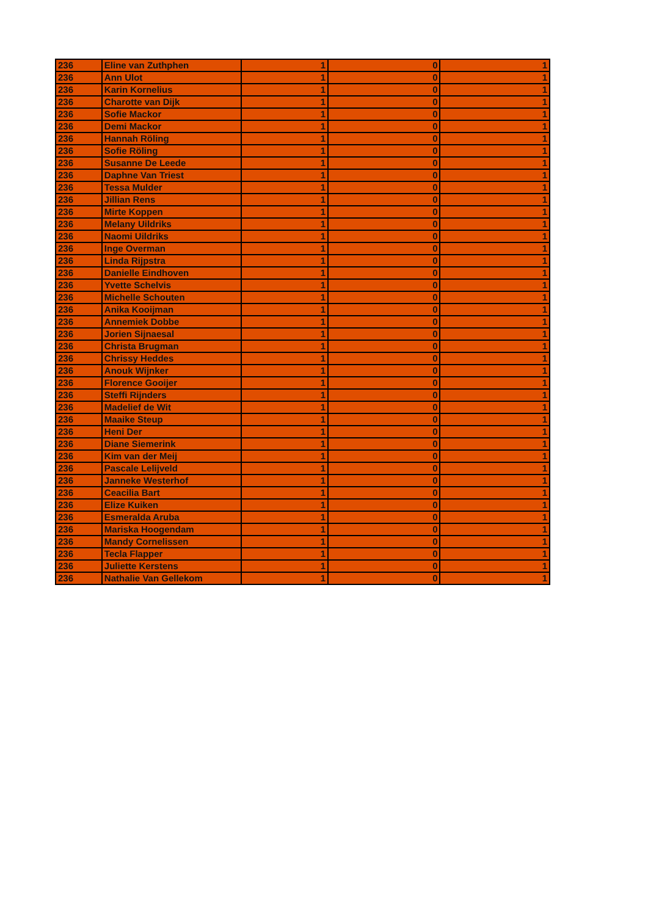| 236 | Eline van Zuthphen | 1 | 0 | 1 |
| 236 | Ann Ulot | 1 | 0 | 1 |
| 236 | Karin Kornelius | 1 | 0 | 1 |
| 236 | Charotte van Dijk | 1 | 0 | 1 |
| 236 | Sofie Mackor | 1 | 0 | 1 |
| 236 | Demi Mackor | 1 | 0 | 1 |
| 236 | Hannah Röling | 1 | 0 | 1 |
| 236 | Sofie Röling | 1 | 0 | 1 |
| 236 | Susanne De Leede | 1 | 0 | 1 |
| 236 | Daphne Van Triest | 1 | 0 | 1 |
| 236 | Tessa Mulder | 1 | 0 | 1 |
| 236 | Jillian Rens | 1 | 0 | 1 |
| 236 | Mirte Koppen | 1 | 0 | 1 |
| 236 | Melany Uildriks | 1 | 0 | 1 |
| 236 | Naomi Uildriks | 1 | 0 | 1 |
| 236 | Inge Overman | 1 | 0 | 1 |
| 236 | Linda Rijpstra | 1 | 0 | 1 |
| 236 | Danielle Eindhoven | 1 | 0 | 1 |
| 236 | Yvette Schelvis | 1 | 0 | 1 |
| 236 | Michelle Schouten | 1 | 0 | 1 |
| 236 | Anika Kooijman | 1 | 0 | 1 |
| 236 | Annemiek Dobbe | 1 | 0 | 1 |
| 236 | Jorien Sijnaesal | 1 | 0 | 1 |
| 236 | Christa Brugman | 1 | 0 | 1 |
| 236 | Chrissy Heddes | 1 | 0 | 1 |
| 236 | Anouk Wijnker | 1 | 0 | 1 |
| 236 | Florence Gooijer | 1 | 0 | 1 |
| 236 | Steffi Rijnders | 1 | 0 | 1 |
| 236 | Madelief de Wit | 1 | 0 | 1 |
| 236 | Maaike Steup | 1 | 0 | 1 |
| 236 | Heni Der | 1 | 0 | 1 |
| 236 | Diane Siemerink | 1 | 0 | 1 |
| 236 | Kim van der Meij | 1 | 0 | 1 |
| 236 | Pascale Lelijveld | 1 | 0 | 1 |
| 236 | Janneke Westerhof | 1 | 0 | 1 |
| 236 | Ceacilia Bart | 1 | 0 | 1 |
| 236 | Elize Kuiken | 1 | 0 | 1 |
| 236 | Esmeralda Aruba | 1 | 0 | 1 |
| 236 | Mariska Hoogendam | 1 | 0 | 1 |
| 236 | Mandy Cornelissen | 1 | 0 | 1 |
| 236 | Tecla Flapper | 1 | 0 | 1 |
| 236 | Juliette Kerstens | 1 | 0 | 1 |
| 236 | Nathalie Van Gellekom | 1 | 0 | 1 |